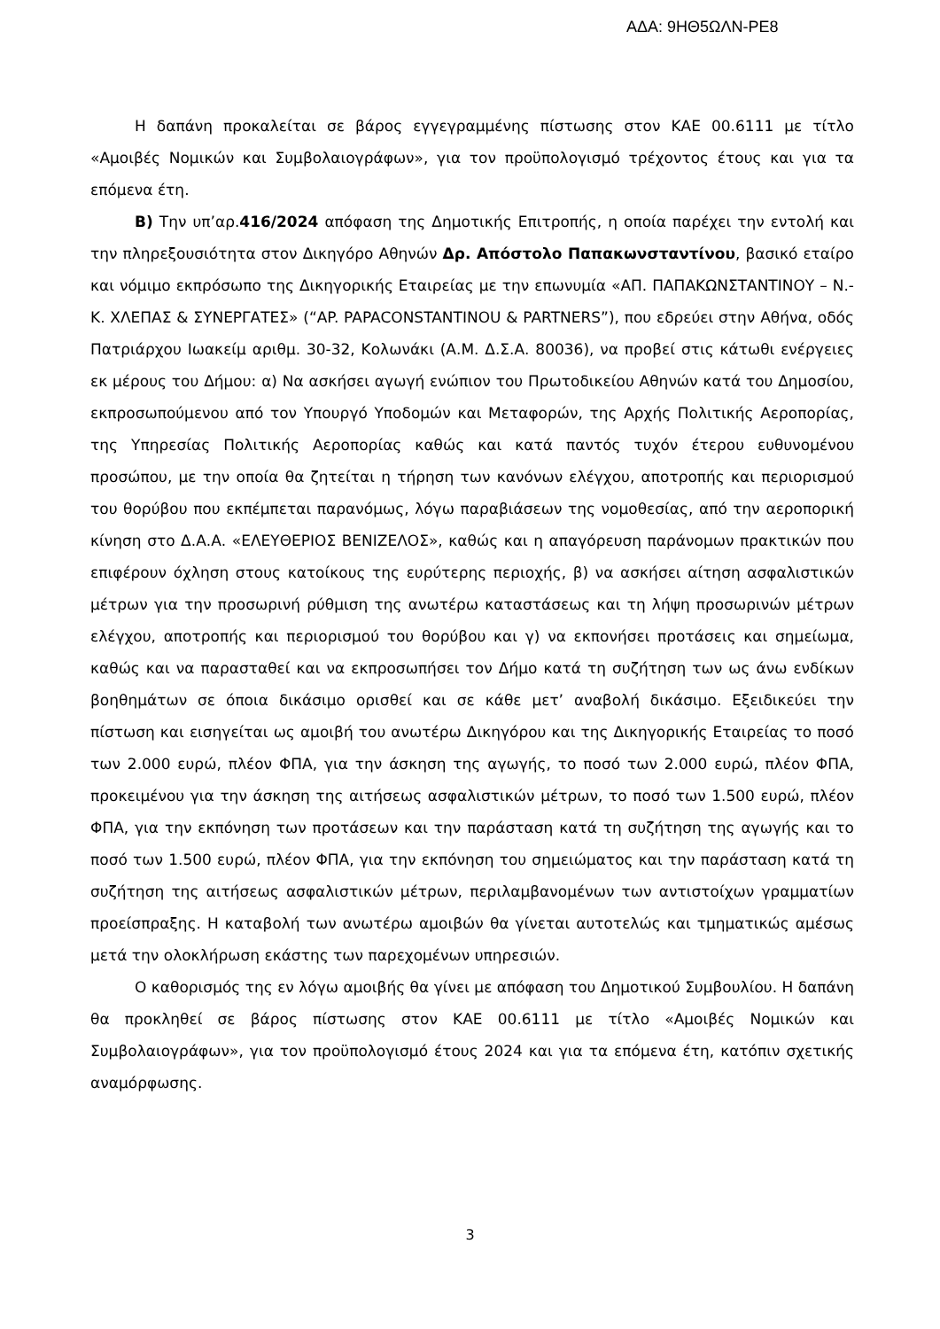ΑΔΑ: 9ΗΘ5ΩΛΝ-ΡΕ8
Η δαπάνη προκαλείται σε βάρος εγγεγραμμένης πίστωσης στον ΚΑΕ 00.6111 με τίτλο «Αμοιβές Νομικών και Συμβολαιογράφων», για τον προϋπολογισμό τρέχοντος έτους και για τα επόμενα έτη.
Β) Την υπ’αρ.416/2024 απόφαση της Δημοτικής Επιτροπής, η οποία παρέχει την εντολή και την πληρεξουσιότητα στον Δικηγόρο Αθηνών Δρ. Απόστολο Παπακωνσταντίνου, βασικό εταίρο και νόμιμο εκπρόσωπο της Δικηγορικής Εταιρείας με την επωνυμία «ΑΠ. ΠΑΠΑΚΩΝΣΤΑΝΤΙΝΟΥ – Ν.-Κ. ΧΛΕΠΑΣ & ΣΥΝΕΡΓΑΤΕΣ» (“AP. PAPACONSTANTINOU & PARTNERS”), που εδρεύει στην Αθήνα, οδός Πατριάρχου Ιωακείμ αριθμ. 30-32, Κολωνάκι (Α.Μ. Δ.Σ.Α. 80036), να προβεί στις κάτωθι ενέργειες εκ μέρους του Δήμου: α) Να ασκήσει αγωγή ενώπιον του Πρωτοδικείου Αθηνών κατά του Δημοσίου, εκπροσωπούμενου από τον Υπουργό Υποδομών και Μεταφορών, της Αρχής Πολιτικής Αεροπορίας, της Υπηρεσίας Πολιτικής Αεροπορίας καθώς και κατά παντός τυχόν έτερου ευθυνομένου προσώπου, με την οποία θα ζητείται η τήρηση των κανόνων ελέγχου, αποτροπής και περιορισμού του θορύβου που εκπέμπεται παρανόμως, λόγω παραβιάσεων της νομοθεσίας, από την αεροπορική κίνηση στο Δ.Α.Α. «ΕΛΕΥΘΕΡΙΟΣ ΒΕΝΙΖΕΛΟΣ», καθώς και η απαγόρευση παράνομων πρακτικών που επιφέρουν όχληση στους κατοίκους της ευρύτερης περιοχής, β) να ασκήσει αίτηση ασφαλιστικών μέτρων για την προσωρινή ρύθμιση της ανωτέρω καταστάσεως και τη λήψη προσωρινών μέτρων ελέγχου, αποτροπής και περιορισμού του θορύβου και γ) να εκπονήσει προτάσεις και σημείωμα, καθώς και να παρασταθεί και να εκπροσωπήσει τον Δήμο κατά τη συζήτηση των ως άνω ενδίκων βοηθημάτων σε όποια δικάσιμο ορισθεί και σε κάθε μετ’ αναβολή δικάσιμο. Εξειδικεύει την πίστωση και εισηγείται ως αμοιβή του ανωτέρω Δικηγόρου και της Δικηγορικής Εταιρείας το ποσό των 2.000 ευρώ, πλέον ΦΠΑ, για την άσκηση της αγωγής, το ποσό των 2.000 ευρώ, πλέον ΦΠΑ, προκειμένου για την άσκηση της αιτήσεως ασφαλιστικών μέτρων, το ποσό των 1.500 ευρώ, πλέον ΦΠΑ, για την εκπόνηση των προτάσεων και την παράσταση κατά τη συζήτηση της αγωγής και το ποσό των 1.500 ευρώ, πλέον ΦΠΑ, για την εκπόνηση του σημειώματος και την παράσταση κατά τη συζήτηση της αιτήσεως ασφαλιστικών μέτρων, περιλαμβανομένων των αντιστοίχων γραμματίων προείσπραξης. Η καταβολή των ανωτέρω αμοιβών θα γίνεται αυτοτελώς και τμηματικώς αμέσως μετά την ολοκλήρωση εκάστης των παρεχομένων υπηρεσιών.
Ο καθορισμός της εν λόγω αμοιβής θα γίνει με απόφαση του Δημοτικού Συμβουλίου. Η δαπάνη θα προκληθεί σε βάρος πίστωσης στον ΚΑΕ 00.6111 με τίτλο «Αμοιβές Νομικών και Συμβολαιογράφων», για τον προϋπολογισμό έτους 2024 και για τα επόμενα έτη, κατόπιν σχετικής αναμόρφωσης.
3